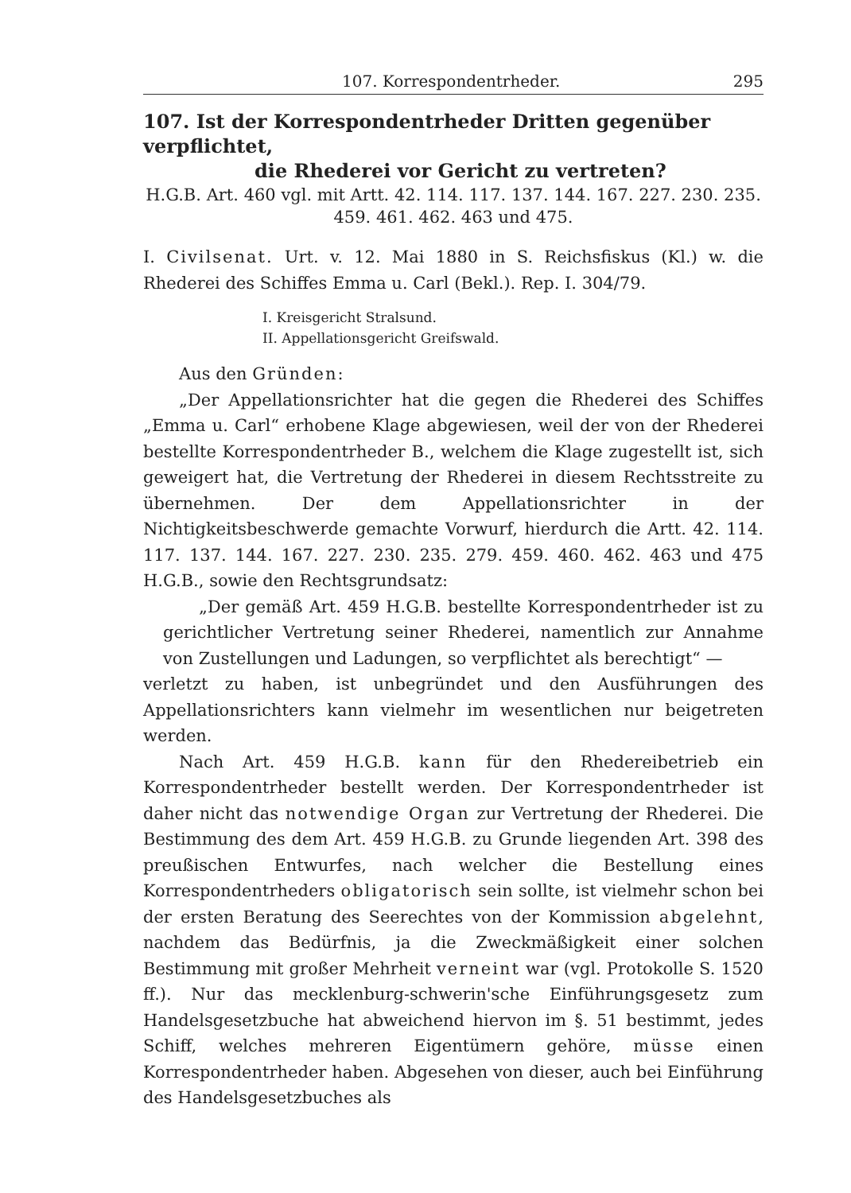107. Korrespondentrheder. 295
107. Ist der Korrespondentrheder Dritten gegenüber verpflichtet,
die Rhederei vor Gericht zu vertreten?
H.G.B. Art. 460 vgl. mit Artt. 42. 114. 117. 137. 144. 167. 227. 230. 235. 459. 461. 462. 463 und 475.
I. Civilsenat. Urt. v. 12. Mai 1880 in S. Reichsfiskus (Kl.) w. die Rhederei des Schiffes Emma u. Carl (Bekl.). Rep. I. 304/79.
I. Kreisgericht Stralsund.
II. Appellationsgericht Greifswald.
Aus den Gründen:
„Der Appellationsrichter hat die gegen die Rhederei des Schiffes „Emma u. Carl“ erhobene Klage abgewiesen, weil der von der Rhederei bestellte Korrespondentrheder B., welchem die Klage zugestellt ist, sich geweigert hat, die Vertretung der Rhederei in diesem Rechtsstreite zu übernehmen. Der dem Appellationsrichter in der Nichtigkeitsbeschwerde gemachte Vorwurf, hierdurch die Artt. 42. 114. 117. 137. 144. 167. 227. 230. 235. 279. 459. 460. 462. 463 und 475 H.G.B., sowie den Rechtsgrundsatz:
„Der gemäß Art. 459 H.G.B. bestellte Korrespondentrheder ist zu gerichtlicher Vertretung seiner Rhederei, namentlich zur Annahme von Zustellungen und Ladungen, so verpflichtet als berechtigt“ —
verletzt zu haben, ist unbegründet und den Ausführungen des Appellationsrichters kann vielmehr im wesentlichen nur beigetreten werden.
Nach Art. 459 H.G.B. kann für den Rhedereibetrieb ein Korrespondentrheder bestellt werden. Der Korrespondentrheder ist daher nicht das notwendige Organ zur Vertretung der Rhederei. Die Bestimmung des dem Art. 459 H.G.B. zu Grunde liegenden Art. 398 des preußischen Entwurfes, nach welcher die Bestellung eines Korrespondentrheders obligatorisch sein sollte, ist vielmehr schon bei der ersten Beratung des Seerechtes von der Kommission abgelehnt, nachdem das Bedürfnis, ja die Zweckmäßigkeit einer solchen Bestimmung mit großer Mehrheit verneint war (vgl. Protokolle S. 1520 ff.). Nur das mecklenburg-schwerin'sche Einführungsgesetz zum Handelsgesetzbuche hat abweichend hiervon im §. 51 bestimmt, jedes Schiff, welches mehreren Eigentümern gehöre, müsse einen Korrespondentrheder haben. Abgesehen von dieser, auch bei Einführung des Handelsgesetzbuches als